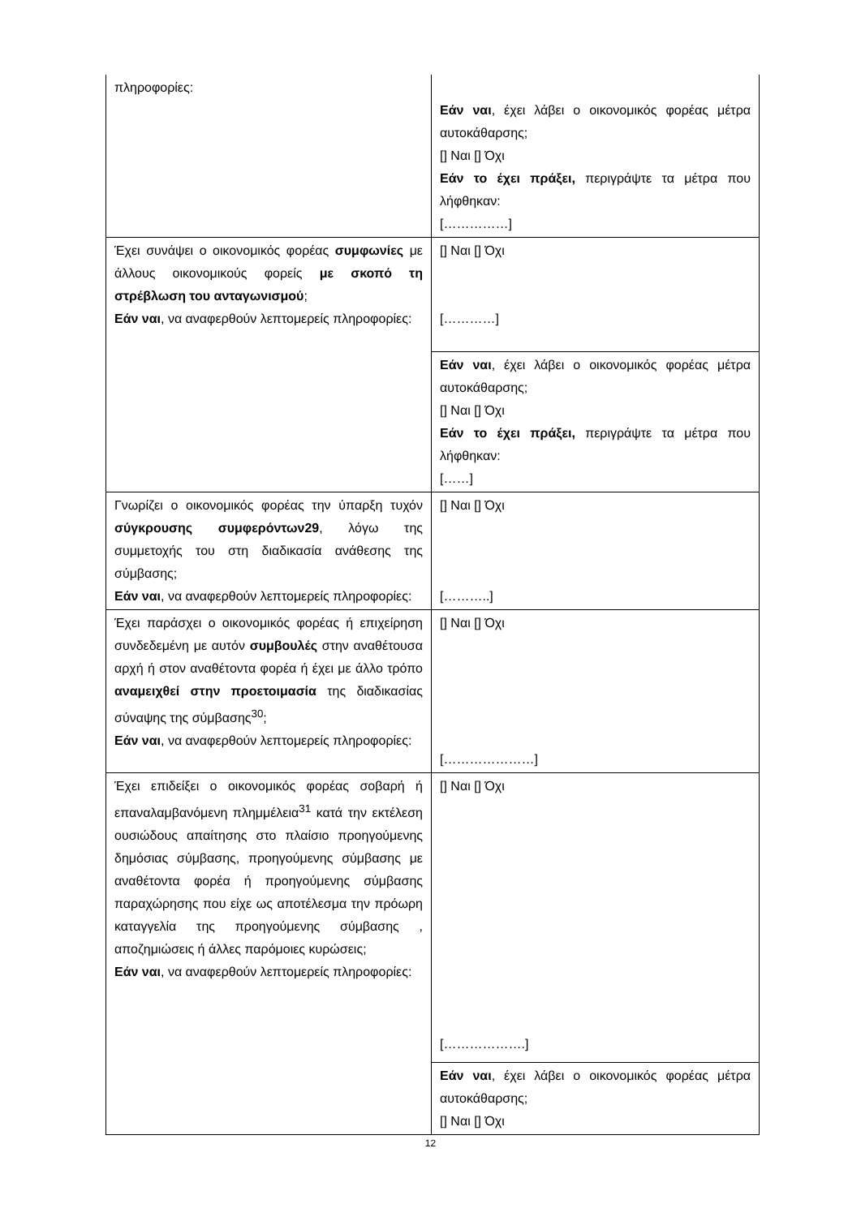| πληροφορίες: | Εάν ναι , έχει λάβει ο οικονομικός φορέας μέτρα αυτοκάθαρσης; [] Ναι [] Όχι Εάν το έχει πράξει, περιγράψτε τα μέτρα που λήφθηκαν: [……………] |
| Έχει συνάψει ο οικονομικός φορέας συμφωνίες με άλλους οικονομικούς φορείς με σκοπό τη στρέβλωση του ανταγωνισμού ; Εάν ναι , να αναφερθούν λεπτομερείς πληροφορίες: | [] Ναι [] Όχι […………] |
| | Εάν ναι , έχει λάβει ο οικονομικός φορέας μέτρα αυτοκάθαρσης; [] Ναι [] Όχι Εάν το έχει πράξει, περιγράψτε τα μέτρα που λήφθηκαν: [……] |
| Γνωρίζει ο οικονομικός φορέας την ύπαρξη τυχόν σύγκρουσης συμφερόντων29 , λόγω της συμμετοχής του στη διαδικασία ανάθεσης της σύμβασης; Εάν ναι , να αναφερθούν λεπτομερείς πληροφορίες: | [] Ναι [] Όχι [………..] |
| Έχει παράσχει ο οικονομικός φορέας ή επιχείρηση συνδεδεμένη με αυτόν συμβουλές στην αναθέτουσα αρχή ή στον αναθέτοντα φορέα ή έχει με άλλο τρόπο αναμειχθεί στην προετοιμασία της διαδικασίας σύναψης της σύμβασης<sup>30</sup>; Εάν ναι , να αναφερθούν λεπτομερείς πληροφορίες: | [] Ναι [] Όχι […………………] |
| Έχει επιδείξει ο οικονομικός φορέας σοβαρή ή επαναλαμβανόμενη πλημμέλεια<sup>31</sup> κατά την εκτέλεση ουσιώδους απαίτησης στο πλαίσιο προηγούμενης δημόσιας σύμβασης, προηγούμενης σύμβασης με αναθέτοντα φορέα ή προηγούμενης σύμβασης παραχώρησης που είχε ως αποτέλεσμα την πρόωρη καταγγελία της προηγούμενης σύμβασης , αποζημιώσεις ή άλλες παρόμοιες κυρώσεις; Εάν ναι , να αναφερθούν λεπτομερείς πληροφορίες: | [] Ναι [] Όχι [……………….] |
| | Εάν ναι , έχει λάβει ο οικονομικός φορέας μέτρα αυτοκάθαρσης; [] Ναι [] Όχι |
12